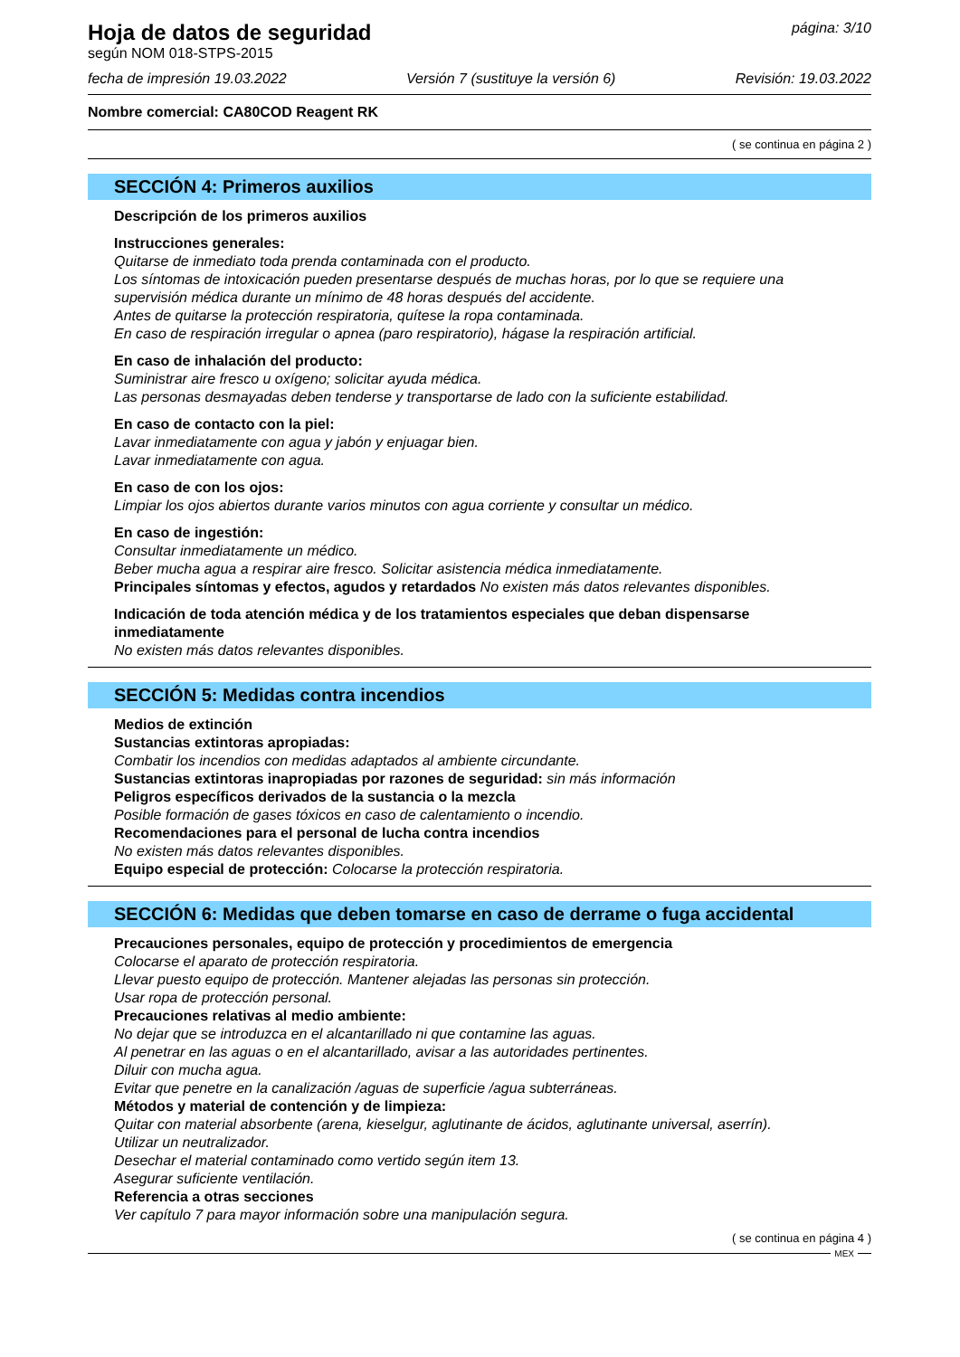Hoja de datos de seguridad página: 3/10
según NOM 018-STPS-2015
fecha de impresión 19.03.2022 Versión 7 (sustituye la versión 6) Revisión: 19.03.2022
Nombre comercial: CA80COD Reagent RK
( se continua en página 2 )
SECCIÓN 4: Primeros auxilios
Descripción de los primeros auxilios
Instrucciones generales:
Quitarse de inmediato toda prenda contaminada con el producto.
Los síntomas de intoxicación pueden presentarse después de muchas horas, por lo que se requiere una supervisión médica durante un mínimo de 48 horas después del accidente.
Antes de quitarse la protección respiratoria, quítese la ropa contaminada.
En caso de respiración irregular o apnea (paro respiratorio), hágase la respiración artificial.
En caso de inhalación del producto:
Suministrar aire fresco u oxígeno; solicitar ayuda médica.
Las personas desmayadas deben tenderse y transportarse de lado con la suficiente estabilidad.
En caso de contacto con la piel:
Lavar inmediatamente con agua y jabón y enjuagar bien.
Lavar inmediatamente con agua.
En caso de con los ojos:
Limpiar los ojos abiertos durante varios minutos con agua corriente y consultar un médico.
En caso de ingestión:
Consultar inmediatamente un médico.
Beber mucha agua a respirar aire fresco. Solicitar asistencia médica inmediatamente.
Principales síntomas y efectos, agudos y retardados No existen más datos relevantes disponibles.
Indicación de toda atención médica y de los tratamientos especiales que deban dispensarse inmediatamente
No existen más datos relevantes disponibles.
SECCIÓN 5: Medidas contra incendios
Medios de extinción
Sustancias extintoras apropiadas:
Combatir los incendios con medidas adaptados al ambiente circundante.
Sustancias extintoras inapropiadas por razones de seguridad: sin más información
Peligros específicos derivados de la sustancia o la mezcla
Posible formación de gases tóxicos en caso de calentamiento o incendio.
Recomendaciones para el personal de lucha contra incendios
No existen más datos relevantes disponibles.
Equipo especial de protección: Colocarse la protección respiratoria.
SECCIÓN 6: Medidas que deben tomarse en caso de derrame o fuga accidental
Precauciones personales, equipo de protección y procedimientos de emergencia
Colocarse el aparato de protección respiratoria.
Llevar puesto equipo de protección. Mantener alejadas las personas sin protección.
Usar ropa de protección personal.
Precauciones relativas al medio ambiente:
No dejar que se introduzca en el alcantarillado ni que contamine las aguas.
Al penetrar en las aguas o en el alcantarillado, avisar a las autoridades pertinentes.
Diluir con mucha agua.
Evitar que penetre en la canalización /aguas de superficie /agua subterráneas.
Métodos y material de contención y de limpieza:
Quitar con material absorbente (arena, kieselgur, aglutinante de ácidos, aglutinante universal, aserrín).
Utilizar un neutralizador.
Desechar el material contaminado como vertido según item 13.
Asegurar suficiente ventilación.
Referencia a otras secciones
Ver capítulo 7 para mayor información sobre una manipulación segura.
( se continua en página 4 )
MEX